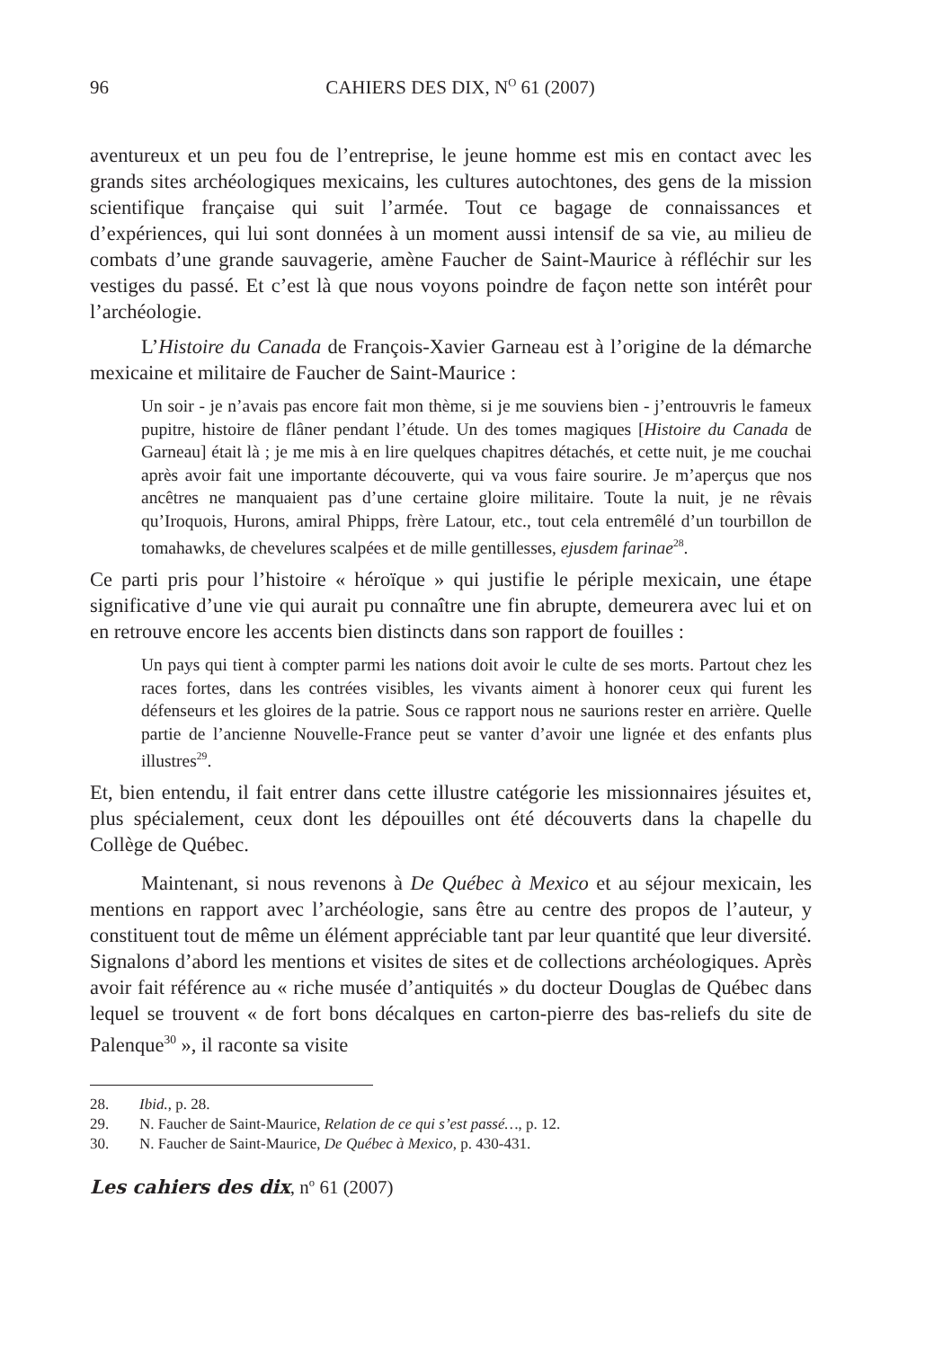96 CAHIERS DES DIX, N<sup>O</sup> 61 (2007)
aventureux et un peu fou de l’entreprise, le jeune homme est mis en contact avec les grands sites archéologiques mexicains, les cultures autochtones, des gens de la mission scientifique française qui suit l’armée. Tout ce bagage de connaissances et d’expériences, qui lui sont données à un moment aussi intensif de sa vie, au milieu de combats d’une grande sauvagerie, amène Faucher de Saint-Maurice à réfléchir sur les vestiges du passé. Et c’est là que nous voyons poindre de façon nette son intérêt pour l’archéologie.
L’Histoire du Canada de François-Xavier Garneau est à l’origine de la démarche mexicaine et militaire de Faucher de Saint-Maurice :
Un soir - je n’avais pas encore fait mon thème, si je me souviens bien - j’entrouvris le fameux pupitre, histoire de flâner pendant l’étude. Un des tomes magiques [Histoire du Canada de Garneau] était là ; je me mis à en lire quelques chapitres détachés, et cette nuit, je me couchai après avoir fait une importante découverte, qui va vous faire sourire. Je m’aperçus que nos ancêtres ne manquaient pas d’une certaine gloire militaire. Toute la nuit, je ne rêvais qu’Iroquois, Hurons, amiral Phipps, frère Latour, etc., tout cela entremêlé d’un tourbillon de tomahawks, de chevelures scalpées et de mille gentillesses, ejusdem farinae<sup>28</sup>.
Ce parti pris pour l’histoire « héroïque » qui justifie le périple mexicain, une étape significative d’une vie qui aurait pu connaître une fin abrupte, demeurera avec lui et on en retrouve encore les accents bien distincts dans son rapport de fouilles :
Un pays qui tient à compter parmi les nations doit avoir le culte de ses morts. Partout chez les races fortes, dans les contrées visibles, les vivants aiment à honorer ceux qui furent les défenseurs et les gloires de la patrie. Sous ce rapport nous ne saurions rester en arrière. Quelle partie de l’ancienne Nouvelle-France peut se vanter d’avoir une lignée et des enfants plus illustres<sup>29</sup>.
Et, bien entendu, il fait entrer dans cette illustre catégorie les missionnaires jésuites et, plus spécialement, ceux dont les dépouilles ont été découverts dans la chapelle du Collège de Québec.
Maintenant, si nous revenons à De Québec à Mexico et au séjour mexicain, les mentions en rapport avec l’archéologie, sans être au centre des propos de l’auteur, y constituent tout de même un élément appréciable tant par leur quantité que leur diversité. Signalons d’abord les mentions et visites de sites et de collections archéologiques. Après avoir fait référence au « riche musée d’antiquités » du docteur Douglas de Québec dans lequel se trouvent « de fort bons décalques en carton-pierre des bas-reliefs du site de Palenque<sup>30</sup> », il raconte sa visite
28. Ibid., p. 28.
29. N. Faucher de Saint-Maurice, Relation de ce qui s’est passé…, p. 12.
30. N. Faucher de Saint-Maurice, De Québec à Mexico, p. 430-431.
Les cahiers des dix, n<sup>o</sup> 61 (2007)